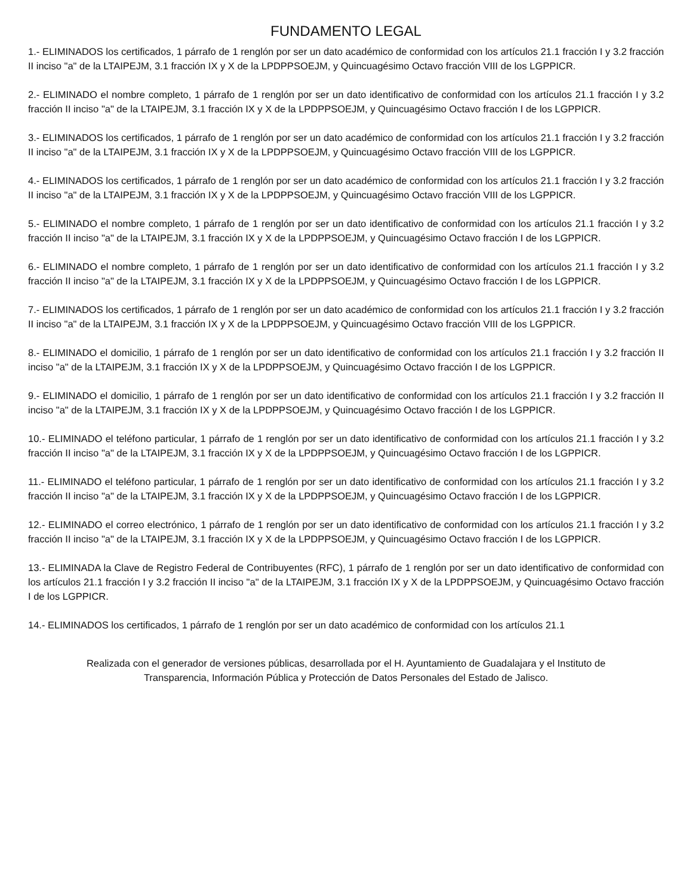FUNDAMENTO LEGAL
1.- ELIMINADOS los certificados, 1 párrafo de 1 renglón por ser un dato académico de conformidad con los artículos 21.1 fracción I y 3.2 fracción II inciso "a" de la LTAIPEJM, 3.1 fracción IX y X de la LPDPPSOEJM, y Quincuagésimo Octavo fracción VIII de los LGPPICR.
2.- ELIMINADO el nombre completo, 1 párrafo de 1 renglón por ser un dato identificativo de conformidad con los artículos 21.1 fracción I y 3.2 fracción II inciso "a" de la LTAIPEJM, 3.1 fracción IX y X de la LPDPPSOEJM, y Quincuagésimo Octavo fracción I de los LGPPICR.
3.- ELIMINADOS los certificados, 1 párrafo de 1 renglón por ser un dato académico de conformidad con los artículos 21.1 fracción I y 3.2 fracción II inciso "a" de la LTAIPEJM, 3.1 fracción IX y X de la LPDPPSOEJM, y Quincuagésimo Octavo fracción VIII de los LGPPICR.
4.- ELIMINADOS los certificados, 1 párrafo de 1 renglón por ser un dato académico de conformidad con los artículos 21.1 fracción I y 3.2 fracción II inciso "a" de la LTAIPEJM, 3.1 fracción IX y X de la LPDPPSOEJM, y Quincuagésimo Octavo fracción VIII de los LGPPICR.
5.- ELIMINADO el nombre completo, 1 párrafo de 1 renglón por ser un dato identificativo de conformidad con los artículos 21.1 fracción I y 3.2 fracción II inciso "a" de la LTAIPEJM, 3.1 fracción IX y X de la LPDPPSOEJM, y Quincuagésimo Octavo fracción I de los LGPPICR.
6.- ELIMINADO el nombre completo, 1 párrafo de 1 renglón por ser un dato identificativo de conformidad con los artículos 21.1 fracción I y 3.2 fracción II inciso "a" de la LTAIPEJM, 3.1 fracción IX y X de la LPDPPSOEJM, y Quincuagésimo Octavo fracción I de los LGPPICR.
7.- ELIMINADOS los certificados, 1 párrafo de 1 renglón por ser un dato académico de conformidad con los artículos 21.1 fracción I y 3.2 fracción II inciso "a" de la LTAIPEJM, 3.1 fracción IX y X de la LPDPPSOEJM, y Quincuagésimo Octavo fracción VIII de los LGPPICR.
8.- ELIMINADO el domicilio, 1 párrafo de 1 renglón por ser un dato identificativo de conformidad con los artículos 21.1 fracción I y 3.2 fracción II inciso "a" de la LTAIPEJM, 3.1 fracción IX y X de la LPDPPSOEJM, y Quincuagésimo Octavo fracción I de los LGPPICR.
9.- ELIMINADO el domicilio, 1 párrafo de 1 renglón por ser un dato identificativo de conformidad con los artículos 21.1 fracción I y 3.2 fracción II inciso "a" de la LTAIPEJM, 3.1 fracción IX y X de la LPDPPSOEJM, y Quincuagésimo Octavo fracción I de los LGPPICR.
10.- ELIMINADO el teléfono particular, 1 párrafo de 1 renglón por ser un dato identificativo de conformidad con los artículos 21.1 fracción I y 3.2 fracción II inciso "a" de la LTAIPEJM, 3.1 fracción IX y X de la LPDPPSOEJM, y Quincuagésimo Octavo fracción I de los LGPPICR.
11.- ELIMINADO el teléfono particular, 1 párrafo de 1 renglón por ser un dato identificativo de conformidad con los artículos 21.1 fracción I y 3.2 fracción II inciso "a" de la LTAIPEJM, 3.1 fracción IX y X de la LPDPPSOEJM, y Quincuagésimo Octavo fracción I de los LGPPICR.
12.- ELIMINADO el correo electrónico, 1 párrafo de 1 renglón por ser un dato identificativo de conformidad con los artículos 21.1 fracción I y 3.2 fracción II inciso "a" de la LTAIPEJM, 3.1 fracción IX y X de la LPDPPSOEJM, y Quincuagésimo Octavo fracción I de los LGPPICR.
13.- ELIMINADA la Clave de Registro Federal de Contribuyentes (RFC), 1 párrafo de 1 renglón por ser un dato identificativo de conformidad con los artículos 21.1 fracción I y 3.2 fracción II inciso "a" de la LTAIPEJM, 3.1 fracción IX y X de la LPDPPSOEJM, y Quincuagésimo Octavo fracción I de los LGPPICR.
14.- ELIMINADOS los certificados, 1 párrafo de 1 renglón por ser un dato académico de conformidad con los artículos 21.1
Realizada con el generador de versiones públicas, desarrollada por el H. Ayuntamiento de Guadalajara y el Instituto de
Transparencia, Información Pública y Protección de Datos Personales del Estado de Jalisco.